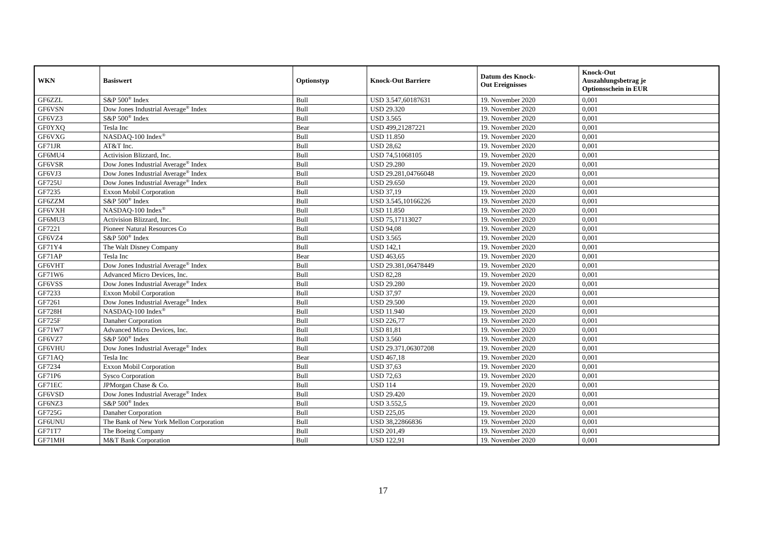| WKN | Basiswert | Optionstyp | Knock-Out Barriere | Datum des Knock- Out Ereignisses | Knock-Out Auszahlungsbetrag je Optionsschein in EUR |
| --- | --- | --- | --- | --- | --- |
| GF6ZZL | S&P 500<sup>®</sup> Index | Bull | USD 3.547,60187631 | 19. November 2020 | 0,001 |
| GF6VSN | Dow Jones Industrial Average<sup>®</sup> Index | Bull | USD 29.320 | 19. November 2020 | 0,001 |
| GF6VZ3 | S&P 500<sup>®</sup> Index | Bull | USD 3.565 | 19. November 2020 | 0,001 |
| GF0YXQ | Tesla Inc | Bear | USD 499,21287221 | 19. November 2020 | 0,001 |
| GF6VXG | NASDAQ-100 Index<sup>®</sup> | Bull | USD 11.850 | 19. November 2020 | 0,001 |
| GF71JR | AT&T Inc. | Bull | USD 28,62 | 19. November 2020 | 0,001 |
| GF6MU4 | Activision Blizzard, Inc. | Bull | USD 74,51068105 | 19. November 2020 | 0,001 |
| GF6VSR | Dow Jones Industrial Average<sup>®</sup> Index | Bull | USD 29.280 | 19. November 2020 | 0,001 |
| GF6VJ3 | Dow Jones Industrial Average<sup>®</sup> Index | Bull | USD 29.281,04766048 | 19. November 2020 | 0,001 |
| GF725U | Dow Jones Industrial Average<sup>®</sup> Index | Bull | USD 29.650 | 19. November 2020 | 0,001 |
| GF7235 | Exxon Mobil Corporation | Bull | USD 37,19 | 19. November 2020 | 0,001 |
| GF6ZZM | S&P 500<sup>®</sup> Index | Bull | USD 3.545,10166226 | 19. November 2020 | 0,001 |
| GF6VXH | NASDAQ-100 Index<sup>®</sup> | Bull | USD 11.850 | 19. November 2020 | 0,001 |
| GF6MU3 | Activision Blizzard, Inc. | Bull | USD 75,17113027 | 19. November 2020 | 0,001 |
| GF7221 | Pioneer Natural Resources Co | Bull | USD 94,08 | 19. November 2020 | 0,001 |
| GF6VZ4 | S&P 500<sup>®</sup> Index | Bull | USD 3.565 | 19. November 2020 | 0,001 |
| GF71Y4 | The Walt Disney Company | Bull | USD 142,1 | 19. November 2020 | 0,001 |
| GF71AP | Tesla Inc | Bear | USD 463,65 | 19. November 2020 | 0,001 |
| GF6VHT | Dow Jones Industrial Average<sup>®</sup> Index | Bull | USD 29.381,06478449 | 19. November 2020 | 0,001 |
| GF71W6 | Advanced Micro Devices, Inc. | Bull | USD 82,28 | 19. November 2020 | 0,001 |
| GF6VSS | Dow Jones Industrial Average<sup>®</sup> Index | Bull | USD 29.280 | 19. November 2020 | 0,001 |
| GF7233 | Exxon Mobil Corporation | Bull | USD 37,97 | 19. November 2020 | 0,001 |
| GF7261 | Dow Jones Industrial Average<sup>®</sup> Index | Bull | USD 29.500 | 19. November 2020 | 0,001 |
| GF728H | NASDAQ-100 Index<sup>®</sup> | Bull | USD 11.940 | 19. November 2020 | 0,001 |
| GF725F | Danaher Corporation | Bull | USD 226,77 | 19. November 2020 | 0,001 |
| GF71W7 | Advanced Micro Devices, Inc. | Bull | USD 81,81 | 19. November 2020 | 0,001 |
| GF6VZ7 | S&P 500<sup>®</sup> Index | Bull | USD 3.560 | 19. November 2020 | 0,001 |
| GF6VHU | Dow Jones Industrial Average<sup>®</sup> Index | Bull | USD 29.371,06307208 | 19. November 2020 | 0,001 |
| GF71AQ | Tesla Inc | Bear | USD 467,18 | 19. November 2020 | 0,001 |
| GF7234 | Exxon Mobil Corporation | Bull | USD 37,63 | 19. November 2020 | 0,001 |
| GF71P6 | Sysco Corporation | Bull | USD 72,63 | 19. November 2020 | 0,001 |
| GF71EC | JPMorgan Chase & Co. | Bull | USD 114 | 19. November 2020 | 0,001 |
| GF6VSD | Dow Jones Industrial Average<sup>®</sup> Index | Bull | USD 29.420 | 19. November 2020 | 0,001 |
| GF6NZ3 | S&P 500<sup>®</sup> Index | Bull | USD 3.552,5 | 19. November 2020 | 0,001 |
| GF725G | Danaher Corporation | Bull | USD 225,05 | 19. November 2020 | 0,001 |
| GF6UNU | The Bank of New York Mellon Corporation | Bull | USD 38,22866836 | 19. November 2020 | 0,001 |
| GF71T7 | The Boeing Company | Bull | USD 201,49 | 19. November 2020 | 0,001 |
| GF71MH | M&T Bank Corporation | Bull | USD 122,91 | 19. November 2020 | 0,001 |
17